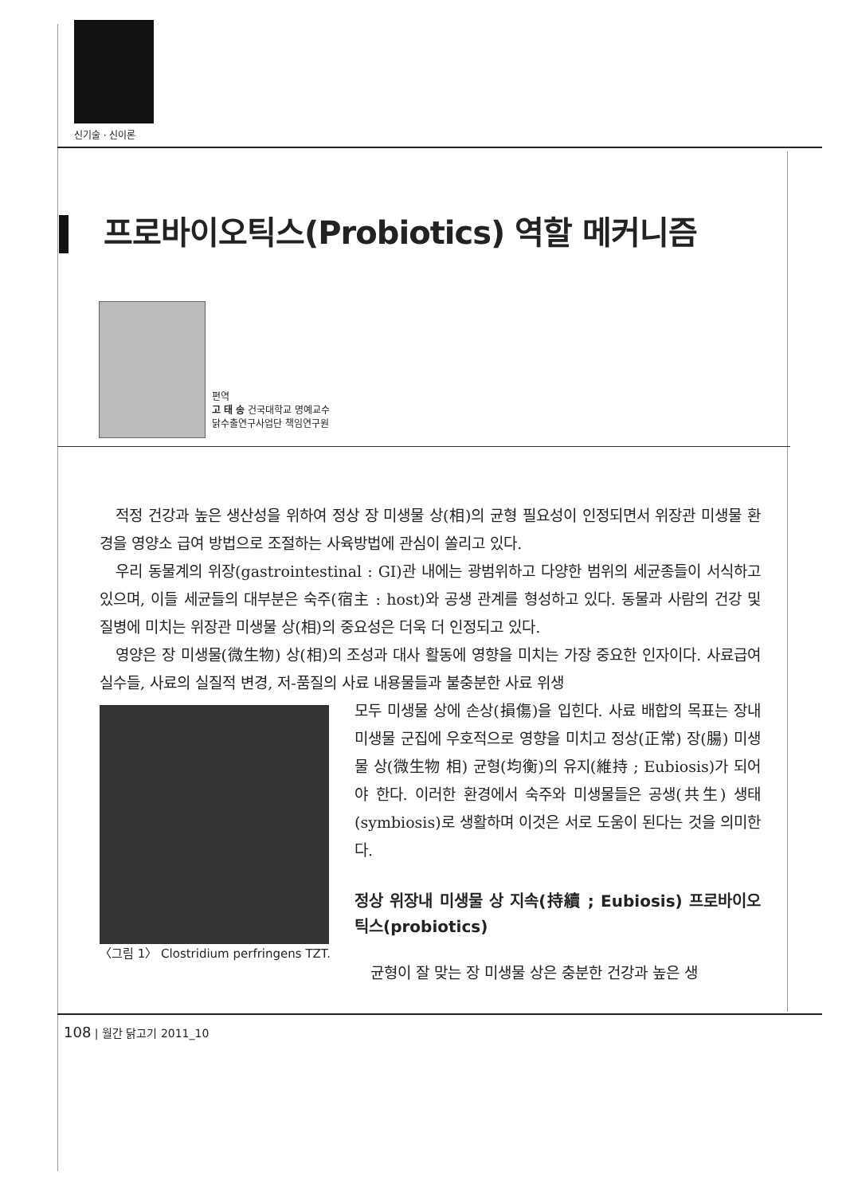신기술 · 신이론
프로바이오틱스(Probiotics) 역할 메커니즘
편역
고 태 송 건국대학교 명예교수
닭수출연구사업단 책임연구원
적정 건강과 높은 생산성을 위하여 정상 장 미생물 상(相)의 균형 필요성이 인정되면서 위장관 미생물 환경을 영양소 급여 방법으로 조절하는 사육방법에 관심이 쏠리고 있다.
우리 동물계의 위장(gastrointestinal : GI)관 내에는 광범위하고 다양한 범위의 세균종들이 서식하고 있으며, 이들 세균들의 대부분은 숙주(宿主 : host)와 공생 관계를 형성하고 있다. 동물과 사람의 건강 및 질병에 미치는 위장관 미생물 상(相)의 중요성은 더욱 더 인정되고 있다.
영양은 장 미생물(微生物) 상(相)의 조성과 대사 활동에 영향을 미치는 가장 중요한 인자이다. 사료급여 실수들, 사료의 실질적 변경, 저-품질의 사료 내용물들과 불충분한 사료 위생
〈그림 1〉 Clostridium perfringens TZT.
모두 미생물 상에 손상(損傷)을 입힌다. 사료 배합의 목표는 장내 미생물 군집에 우호적으로 영향을 미치고 정상(正常) 장(腸) 미생물 상(微生物 相) 균형(均衡)의 유지(維持 ; Eubiosis)가 되어야 한다. 이러한 환경에서 숙주와 미생물들은 공생(共生) 생태(symbiosis)로 생활하며 이것은 서로 도움이 된다는 것을 의미한다.
정상 위장내 미생물 상 지속(持續 ; Eubiosis) 프로바이오틱스(probiotics)
균형이 잘 맞는 장 미생물 상은 충분한 건강과 높은 생
108 | 월간 닭고기 2011_10